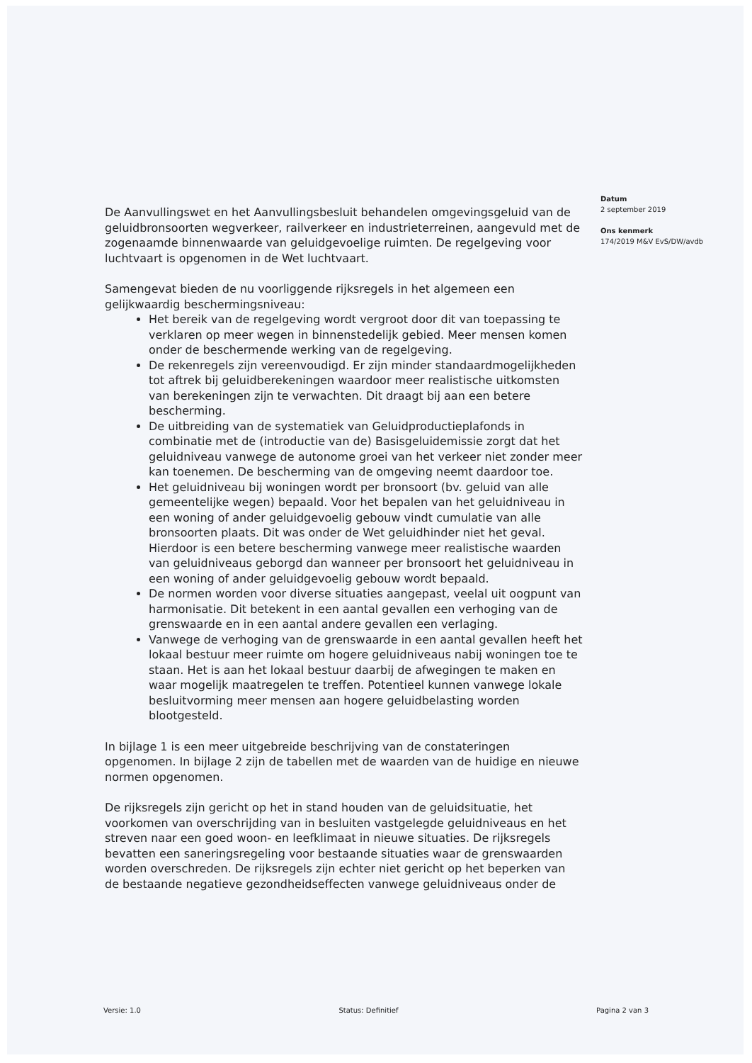De Aanvullingswet en het Aanvullingsbesluit behandelen omgevingsgeluid van de geluidbronsoorten wegverkeer, railverkeer en industrieterreinen, aangevuld met de zogenaamde binnenwaarde van geluidgevoelige ruimten. De regelgeving voor luchtvaart is opgenomen in de Wet luchtvaart.
Samengevat bieden de nu voorliggende rijksregels in het algemeen een gelijkwaardig beschermingsniveau:
Het bereik van de regelgeving wordt vergroot door dit van toepassing te verklaren op meer wegen in binnenstedelijk gebied. Meer mensen komen onder de beschermende werking van de regelgeving.
De rekenregels zijn vereenvoudigd. Er zijn minder standaardmogelijkheden tot aftrek bij geluidberekeningen waardoor meer realistische uitkomsten van berekeningen zijn te verwachten. Dit draagt bij aan een betere bescherming.
De uitbreiding van de systematiek van Geluidproductieplafonds in combinatie met de (introductie van de) Basisgeluidemissie zorgt dat het geluidniveau vanwege de autonome groei van het verkeer niet zonder meer kan toenemen. De bescherming van de omgeving neemt daardoor toe.
Het geluidniveau bij woningen wordt per bronsoort (bv. geluid van alle gemeentelijke wegen) bepaald. Voor het bepalen van het geluidniveau in een woning of ander geluidgevoelig gebouw vindt cumulatie van alle bronsoorten plaats. Dit was onder de Wet geluidhinder niet het geval. Hierdoor is een betere bescherming vanwege meer realistische waarden van geluidniveaus geborgd dan wanneer per bronsoort het geluidniveau in een woning of ander geluidgevoelig gebouw wordt bepaald.
De normen worden voor diverse situaties aangepast, veelal uit oogpunt van harmonisatie. Dit betekent in een aantal gevallen een verhoging van de grenswaarde en in een aantal andere gevallen een verlaging.
Vanwege de verhoging van de grenswaarde in een aantal gevallen heeft het lokaal bestuur meer ruimte om hogere geluidniveaus nabij woningen toe te staan. Het is aan het lokaal bestuur daarbij de afwegingen te maken en waar mogelijk maatregelen te treffen. Potentieel kunnen vanwege lokale besluitvorming meer mensen aan hogere geluidbelasting worden blootgesteld.
In bijlage 1 is een meer uitgebreide beschrijving van de constateringen opgenomen. In bijlage 2 zijn de tabellen met de waarden van de huidige en nieuwe normen opgenomen.
De rijksregels zijn gericht op het in stand houden van de geluidsituatie, het voorkomen van overschrijding van in besluiten vastgelegde geluidniveaus en het streven naar een goed woon- en leefklimaat in nieuwe situaties. De rijksregels bevatten een saneringsregeling voor bestaande situaties waar de grenswaarden worden overschreden. De rijksregels zijn echter niet gericht op het beperken van de bestaande negatieve gezondheidseffecten vanwege geluidniveaus onder de
Datum
2 september 2019
Ons kenmerk
174/2019 M&V EvS/DW/avdb
Versie: 1.0 Status: Definitief Pagina 2 van 3